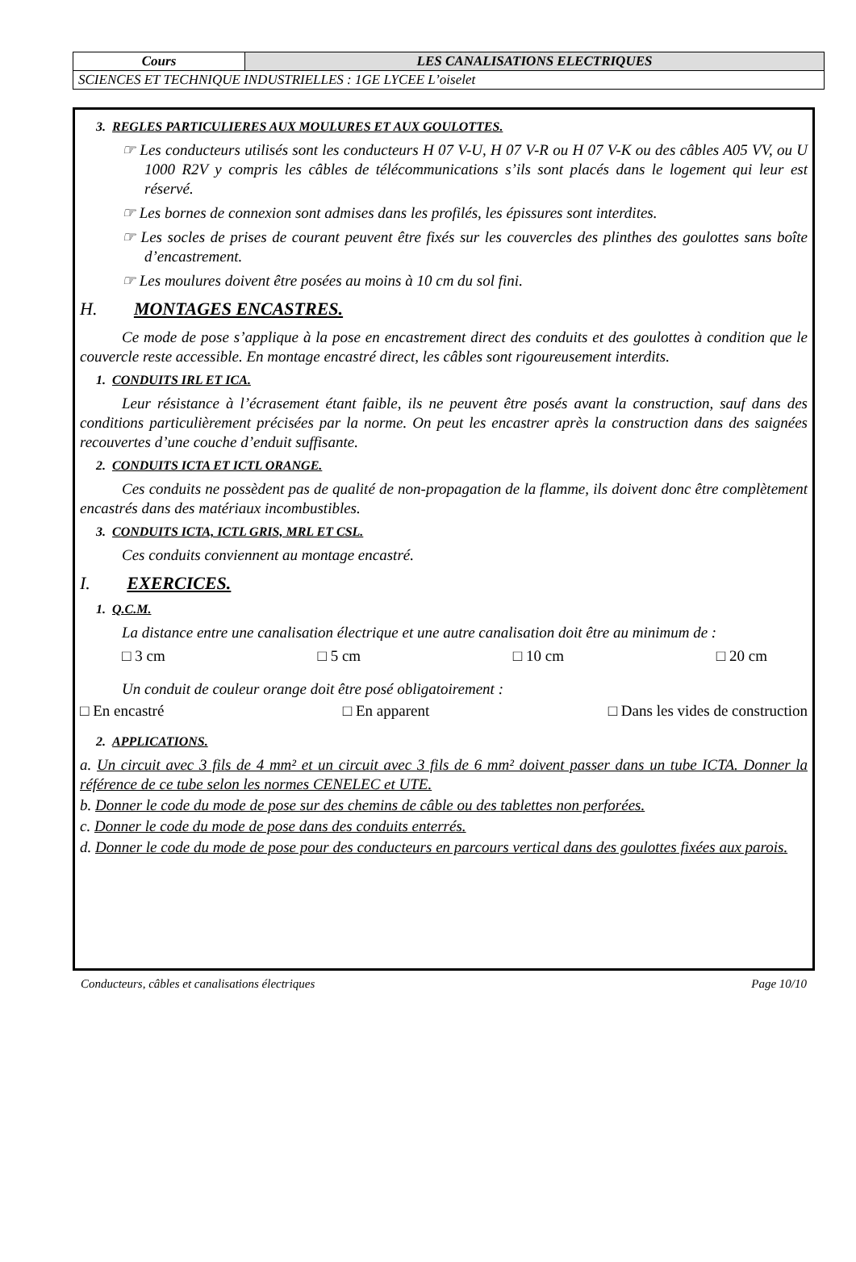| Cours | LES CANALISATIONS ELECTRIQUES |
| SCIENCES ET TECHNIQUE INDUSTRIELLES : 1GE LYCEE L’oiselet | |
3. REGLES PARTICULIERES AUX MOULURES ET AUX GOULOTTES.
☞ Les conducteurs utilisés sont les conducteurs H 07 V-U, H 07 V-R ou H 07 V-K ou des câbles A05 VV, ou U 1000 R2V y compris les câbles de télécommunications s’ils sont placés dans le logement qui leur est réservé.
☞ Les bornes de connexion sont admises dans les profilés, les épissures sont interdites.
☞ Les socles de prises de courant peuvent être fixés sur les couvercles des plinthes des goulottes sans boîte d’encastrement.
☞ Les moulures doivent être posées au moins à 10 cm du sol fini.
H. MONTAGES ENCASTRES.
Ce mode de pose s’applique à la pose en encastrement direct des conduits et des goulottes à condition que le couvercle reste accessible. En montage encastré direct, les câbles sont rigoureusement interdits.
1. CONDUITS IRL ET ICA.
Leur résistance à l’écrasement étant faible, ils ne peuvent être posés avant la construction, sauf dans des conditions particulièrement précisées par la norme. On peut les encastrer après la construction dans des saignées recouvertes d’une couche d’enduit suffisante.
2. CONDUITS ICTA ET ICTL ORANGE.
Ces conduits ne possèdent pas de qualité de non-propagation de la flamme, ils doivent donc être complètement encastrés dans des matériaux incombustibles.
3. CONDUITS ICTA, ICTL GRIS, MRL ET CSL.
Ces conduits conviennent au montage encastré.
I. EXERCICES.
1. Q.C.M.
La distance entre une canalisation électrique et une autre canalisation doit être au minimum de :
□ 3 cm □ 5 cm □ 10 cm □ 20 cm
Un conduit de couleur orange doit être posé obligatoirement :
□ En encastré □ En apparent □ Dans les vides de construction
2. APPLICATIONS.
a. Un circuit avec 3 fils de 4 mm² et un circuit avec 3 fils de 6 mm² doivent passer dans un tube ICTA. Donner la référence de ce tube selon les normes CENELEC et UTE.
b. Donner le code du mode de pose sur des chemins de câble ou des tablettes non perforées.
c. Donner le code du mode de pose dans des conduits enterrés.
d. Donner le code du mode de pose pour des conducteurs en parcours vertical dans des goulottes fixées aux parois.
Conducteurs, câbles et canalisations électriques Page 10/10